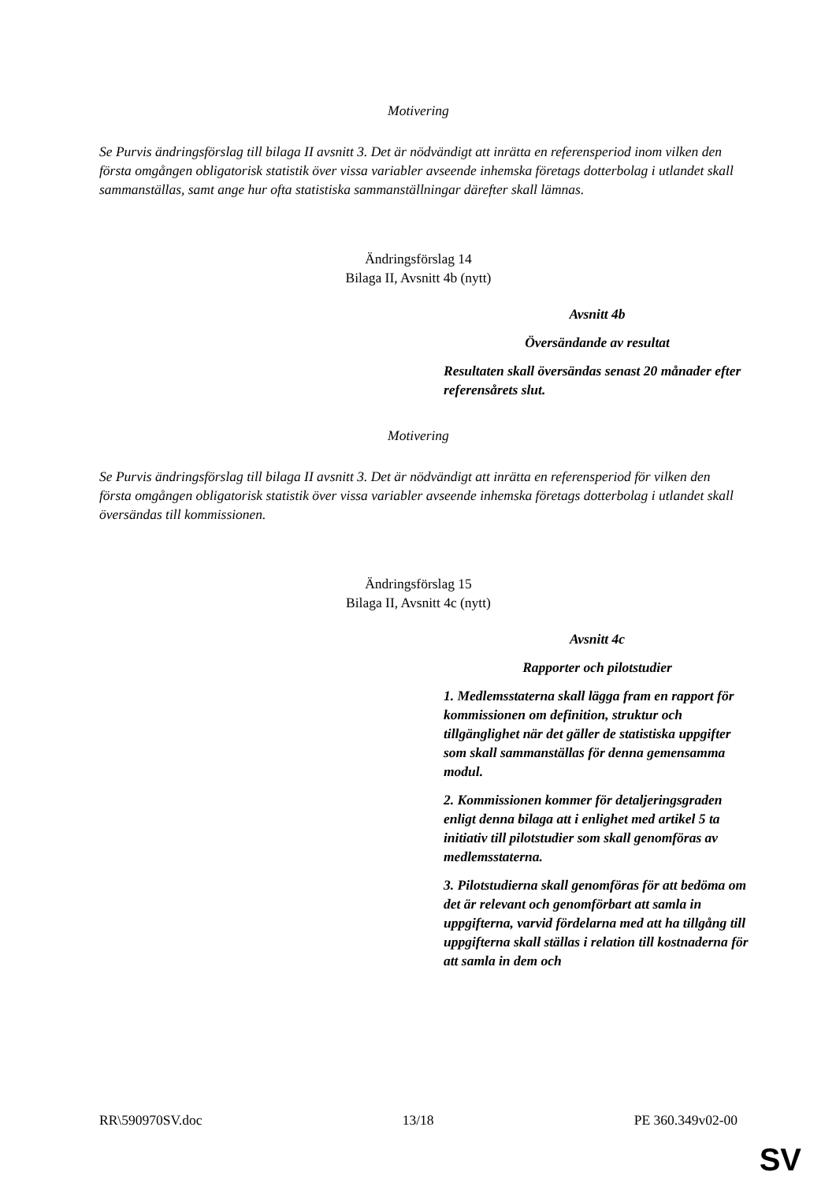Motivering
Se Purvis ändringsförslag till bilaga II avsnitt 3. Det är nödvändigt att inrätta en referensperiod inom vilken den första omgången obligatorisk statistik över vissa variabler avseende inhemska företags dotterbolag i utlandet skall sammanställas, samt ange hur ofta statistiska sammanställningar därefter skall lämnas.
Ändringsförslag 14
Bilaga II, Avsnitt 4b (nytt)
Avsnitt 4b
Översändande av resultat
Resultaten skall översändas senast 20 månader efter referensårets slut.
Motivering
Se Purvis ändringsförslag till bilaga II avsnitt 3. Det är nödvändigt att inrätta en referensperiod för vilken den första omgången obligatorisk statistik över vissa variabler avseende inhemska företags dotterbolag i utlandet skall översändas till kommissionen.
Ändringsförslag 15
Bilaga II, Avsnitt 4c (nytt)
Avsnitt 4c
Rapporter och pilotstudier
1. Medlemsstaterna skall lägga fram en rapport för kommissionen om definition, struktur och tillgänglighet när det gäller de statistiska uppgifter som skall sammanställas för denna gemensamma modul.
2. Kommissionen kommer för detaljeringsgraden enligt denna bilaga att i enlighet med artikel 5 ta initiativ till pilotstudier som skall genomföras av medlemsstaterna.
3. Pilotstudierna skall genomföras för att bedöma om det är relevant och genomförbart att samla in uppgifterna, varvid fördelarna med att ha tillgång till uppgifterna skall ställas i relation till kostnaderna för att samla in dem och
RR\590970SV.doc 13/18 PE 360.349v02-00
SV